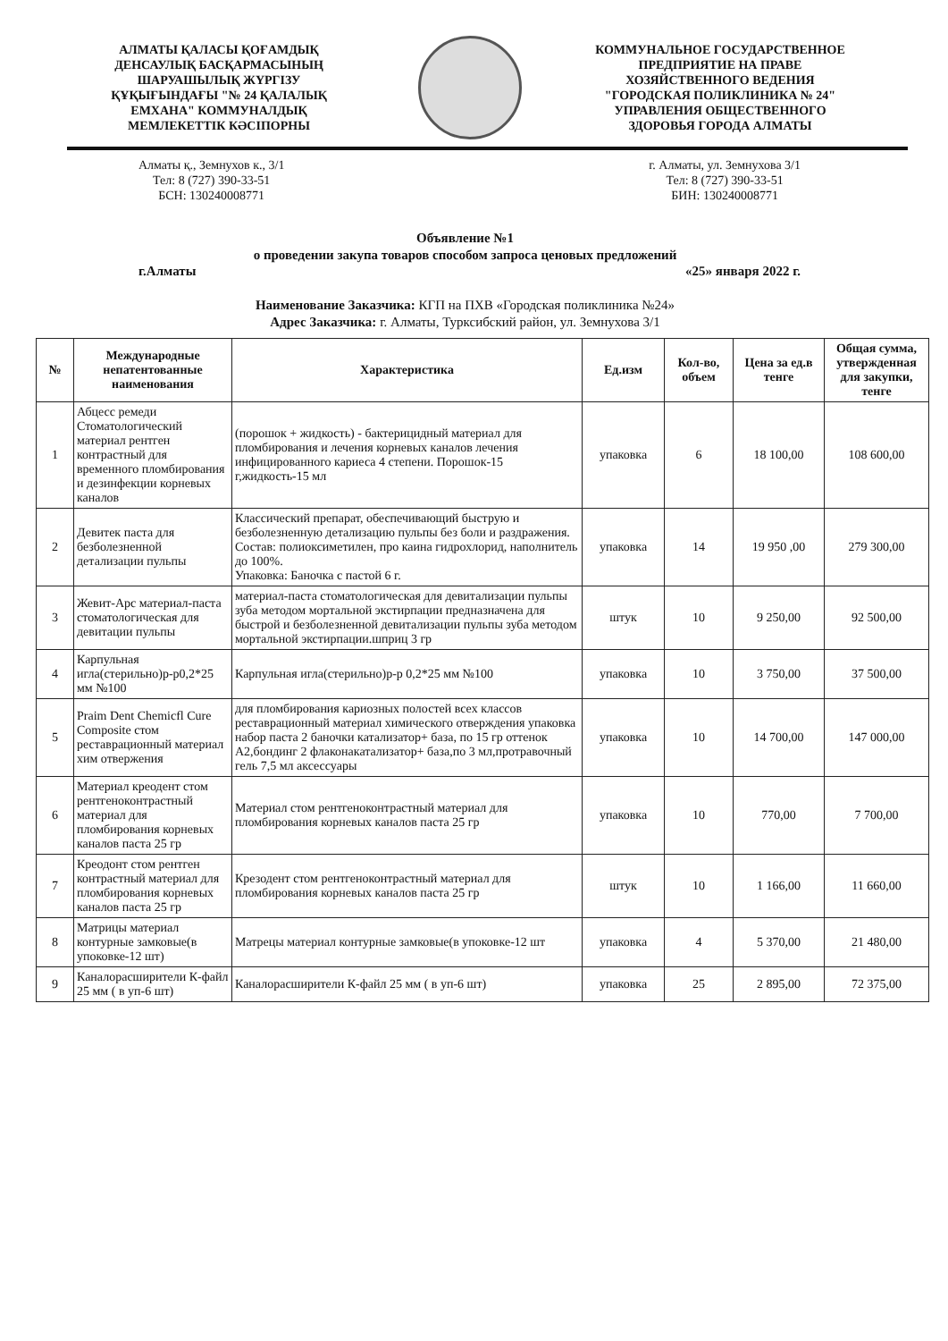АЛМАТЫ ҚАЛАСЫ ҚОҒАМДЫҚ ДЕНСАУЛЫҚ БАСҚАРМАСЫНЫҢ ШАРУАШЫЛЫҚ ЖҮРГІЗУ ҚҰҚЫҒЫНДАҒЫ "№ 24 ҚАЛАЛЫҚ ЕМХАНА" КОММУНАЛДЫҚ МЕМЛЕКЕТТІК КӘСІПОРНЫ
КОММУНАЛЬНОЕ ГОСУДАРСТВЕННОЕ ПРЕДПРИЯТИЕ НА ПРАВЕ ХОЗЯЙСТВЕННОГО ВЕДЕНИЯ "ГОРОДСКАЯ ПОЛИКЛИНИКА № 24" УПРАВЛЕНИЯ ОБЩЕСТВЕННОГО ЗДОРОВЬЯ ГОРОДА АЛМАТЫ
Алматы қ., Земнухов к., 3/1
Тел: 8 (727) 390-33-51
БСН: 130240008771
г. Алматы, ул. Земнухова 3/1
Тел: 8 (727) 390-33-51
БИН: 130240008771
Объявление №1
о проведении закупа товаров способом запроса ценовых предложений
г.Алматы «25» января 2022 г.
Наименование Заказчика: КГП на ПХВ «Городская поликлиника №24»
Адрес Заказчика: г. Алматы, Турксибский район, ул. Земнухова 3/1
| № | Международные непатентованные наименования | Характеристика | Ед.изм | Кол-во, объем | Цена за ед.в тенге | Общая сумма, утвержденная для закупки, тенге |
| --- | --- | --- | --- | --- | --- | --- |
| 1 | Абцесс ремеди Стоматологический материал рентген контрастный для временного пломбирования и дезинфекции корневых каналов | (порошок + жидкость) - бактерицидный материал для пломбирования и лечения корневых каналов лечения инфицированного кариеса 4 степени. Порошок-15 г,жидкость-15 мл | упаковка | 6 | 18 100,00 | 108 600,00 |
| 2 | Девитек паста для безболезненной детализации пульпы | Классический препарат, обеспечивающий быструю и безболезненную детализацию пульпы без боли и раздражения. Состав: полиоксиметилен, про каина гидрохлорид, наполнитель до 100%. Упаковка: Баночка с пастой 6 г. | упаковка | 14 | 19 950 ,00 | 279 300,00 |
| 3 | Жевит-Арс материал-паста стоматологическая для девитации пульпы | материал-паста стоматологическая для девитализации пульпы зуба методом мортальной экстирпации предназначена для быстрой и безболезненной девитализации пульпы зуба методом мортальной экстирпации.шприц 3 гр | штук | 10 | 9 250,00 | 92 500,00 |
| 4 | Карпульная игла(стерильно)р-р0,2*25 мм №100 | Карпульная игла(стерильно)р-р 0,2*25 мм №100 | упаковка | 10 | 3 750,00 | 37 500,00 |
| 5 | Praim Dent Chemicfl Cure Composite стом реставрационный материал хим отвержения | для пломбирования кариозных полостей всех классов реставрационный материал химического отверждения упаковка набор паста 2 баночки катализатор+ база, по 15 гр оттенок А2,бондинг 2 флаконакатализатор+ база,по 3 мл,протравочный гель 7,5 мл аксессуары | упаковка | 10 | 14 700,00 | 147 000,00 |
| 6 | Материал креодент стом рентгеноконтрастный материал для пломбирования корневых каналов паста 25 гр | Материал стом рентгеноконтрастный материал для пломбирования корневых каналов паста 25 гр | упаковка | 10 | 770,00 | 7 700,00 |
| 7 | Креодонт стом рентген контрастный материал для пломбирования корневых каналов паста 25 гр | Крезодент стом рентгеноконтрастный материал для пломбирования корневых каналов паста 25 гр | штук | 10 | 1 166,00 | 11 660,00 |
| 8 | Матрицы материал контурные замковые(в упоковке-12 шт) | Матрецы материал контурные замковые(в упоковке-12 шт | упаковка | 4 | 5 370,00 | 21 480,00 |
| 9 | Каналорасширители К-файл 25 мм ( в уп-6 шт) | Каналорасширители К-файл 25 мм ( в уп-6 шт) | упаковка | 25 | 2 895,00 | 72 375,00 |